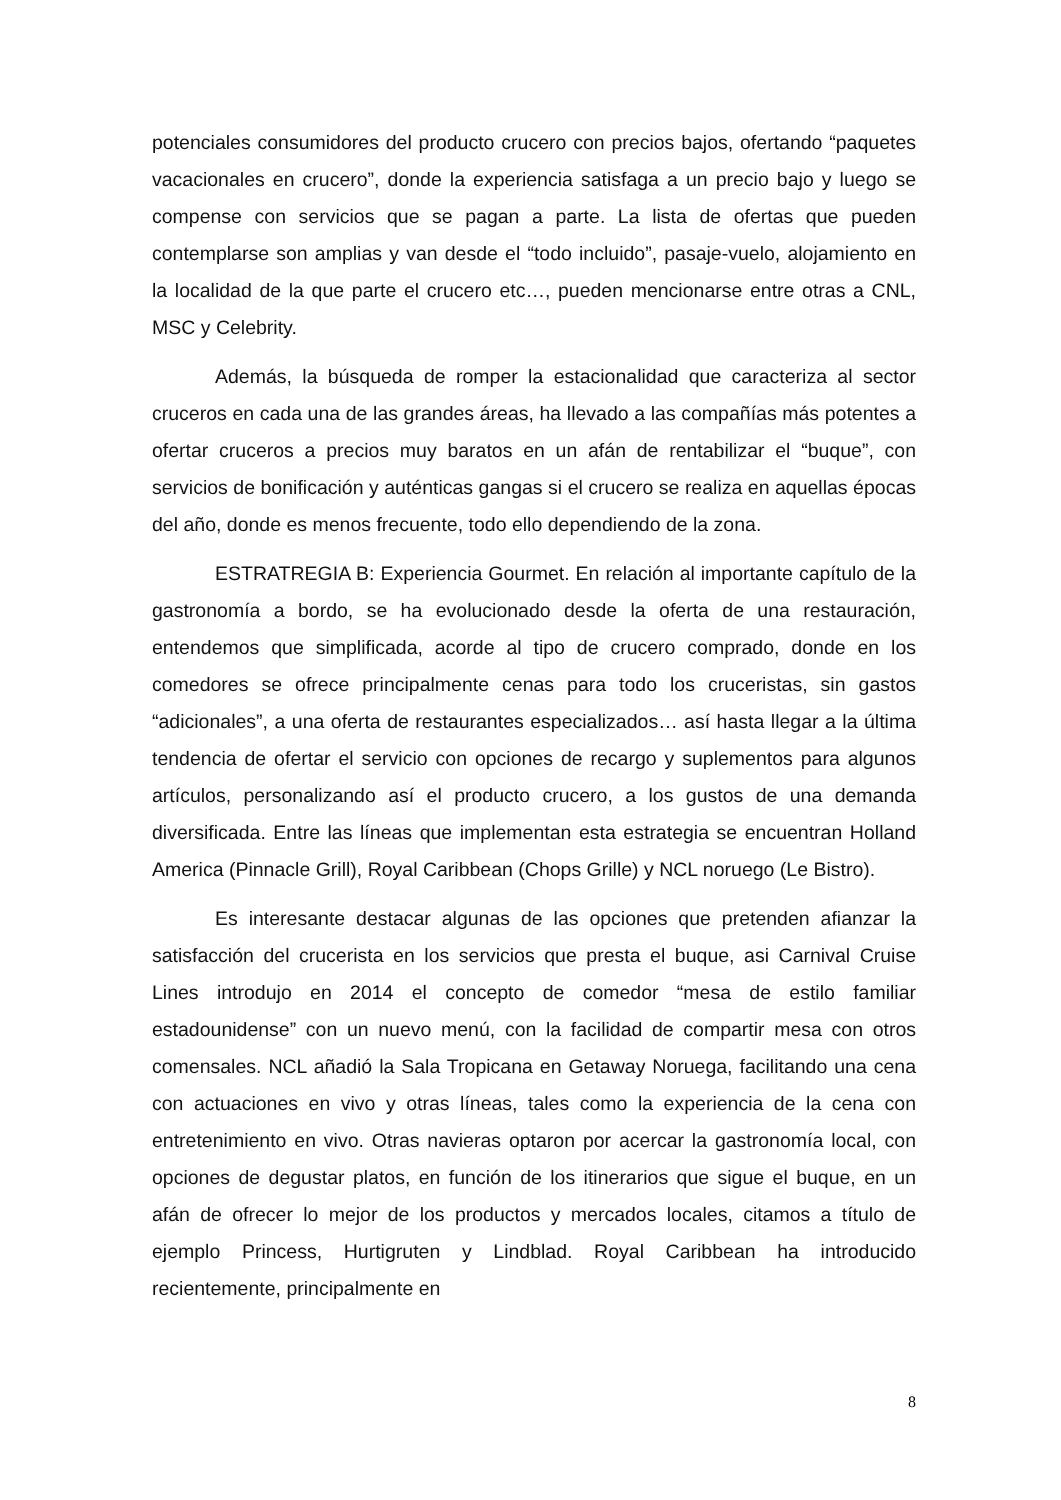potenciales consumidores del producto crucero con precios bajos, ofertando “paquetes vacacionales en crucero”, donde la experiencia satisfaga a un precio bajo y luego se compense con servicios que se pagan a parte. La lista de ofertas que pueden contemplarse son amplias y van desde el “todo incluido”, pasaje-vuelo, alojamiento en la localidad de la que parte el crucero etc…, pueden mencionarse entre otras a CNL, MSC y Celebrity.
Además, la búsqueda de romper la estacionalidad que caracteriza al sector cruceros en cada una de las grandes áreas, ha llevado a las compañías más potentes a ofertar cruceros a precios muy baratos en un afán de rentabilizar el “buque”, con servicios de bonificación y auténticas gangas si el crucero se realiza en aquellas épocas del año, donde es menos frecuente, todo ello dependiendo de la zona.
ESTRATREGIA B: Experiencia Gourmet. En relación al importante capítulo de la gastronomía a bordo, se ha evolucionado desde la oferta de una restauración, entendemos que simplificada, acorde al tipo de crucero comprado, donde en los comedores se ofrece principalmente cenas para todo los cruceristas, sin gastos “adicionales”, a una oferta de restaurantes especializados… así hasta llegar a la última tendencia de ofertar el servicio con opciones de recargo y suplementos para algunos artículos, personalizando así el producto crucero, a los gustos de una demanda diversificada. Entre las líneas que implementan esta estrategia se encuentran Holland America (Pinnacle Grill), Royal Caribbean (Chops Grille) y NCL noruego (Le Bistro).
Es interesante destacar algunas de las opciones que pretenden afianzar la satisfacción del crucerista en los servicios que presta el buque, asi Carnival Cruise Lines introdujo en 2014 el concepto de comedor “mesa de estilo familiar estadounidense” con un nuevo menú, con la facilidad de compartir mesa con otros comensales. NCL añadió la Sala Tropicana en Getaway Noruega, facilitando una cena con actuaciones en vivo y otras líneas, tales como la experiencia de la cena con entretenimiento en vivo. Otras navieras optaron por acercar la gastronomía local, con opciones de degustar platos, en función de los itinerarios que sigue el buque, en un afán de ofrecer lo mejor de los productos y mercados locales, citamos a título de ejemplo Princess, Hurtigruten y Lindblad. Royal Caribbean ha introducido recientemente, principalmente en
8